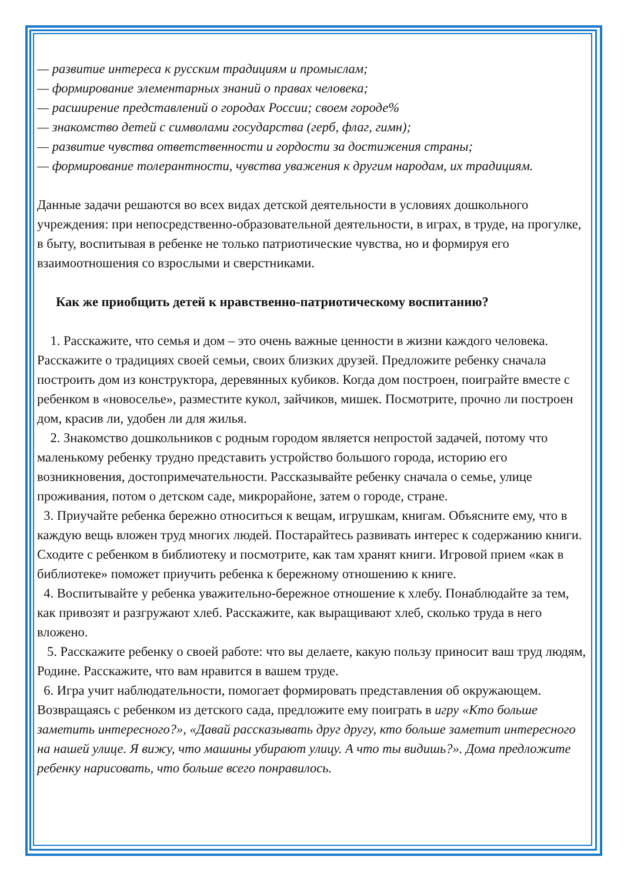— развитие интереса к русским традициям и промыслам;
— формирование элементарных знаний о правах человека;
— расширение представлений о городах России; своем городе%
— знакомство детей с символами государства (герб, флаг, гимн);
— развитие чувства ответственности и гордости за достижения страны;
— формирование толерантности, чувства уважения к другим народам, их традициям.
Данные задачи решаются во всех видах детской деятельности в условиях дошкольного учреждения: при непосредственно-образовательной деятельности, в играх, в труде, на прогулке, в быту, воспитывая в ребенке не только патриотические чувства, но и формируя его взаимоотношения со взрослыми и сверстниками.
Как же приобщить детей к нравственно-патриотическому воспитанию?
1. Расскажите, что семья и дом – это очень важные ценности в жизни каждого человека. Расскажите о традициях своей семьи, своих близких друзей. Предложите ребенку сначала построить дом из конструктора, деревянных кубиков. Когда дом построен, поиграйте вместе с ребенком в «новоселье», разместите кукол, зайчиков, мишек. Посмотрите, прочно ли построен дом, красив ли, удобен ли для жилья.
2. Знакомство дошкольников с родным городом является непростой задачей, потому что маленькому ребенку трудно представить устройство большого города, историю его возникновения, достопримечательности. Рассказывайте ребенку сначала о семье, улице проживания, потом о детском саде, микрорайоне, затем о городе, стране.
3. Приучайте ребенка бережно относиться к вещам, игрушкам, книгам. Объясните ему, что в каждую вещь вложен труд многих людей. Постарайтесь развивать интерес к содержанию книги. Сходите с ребенком в библиотеку и посмотрите, как там хранят книги. Игровой прием «как в библиотеке» поможет приучить ребенка к бережному отношению к книге.
4. Воспитывайте у ребенка уважительно-бережное отношение к хлебу. Понаблюдайте за тем, как привозят и разгружают хлеб. Расскажите, как выращивают хлеб, сколько труда в него вложено.
5. Расскажите ребенку о своей работе: что вы делаете, какую пользу приносит ваш труд людям, Родине. Расскажите, что вам нравится в вашем труде.
6. Игра учит наблюдательности, помогает формировать представления об окружающем. Возвращаясь с ребенком из детского сада, предложите ему поиграть в игру «Кто больше заметить интересного?», «Давай рассказывать друг другу, кто больше заметит интересного на нашей улице. Я вижу, что машины убирают улицу. А что ты видишь?». Дома предложите ребенку нарисовать, что больше всего понравилось.